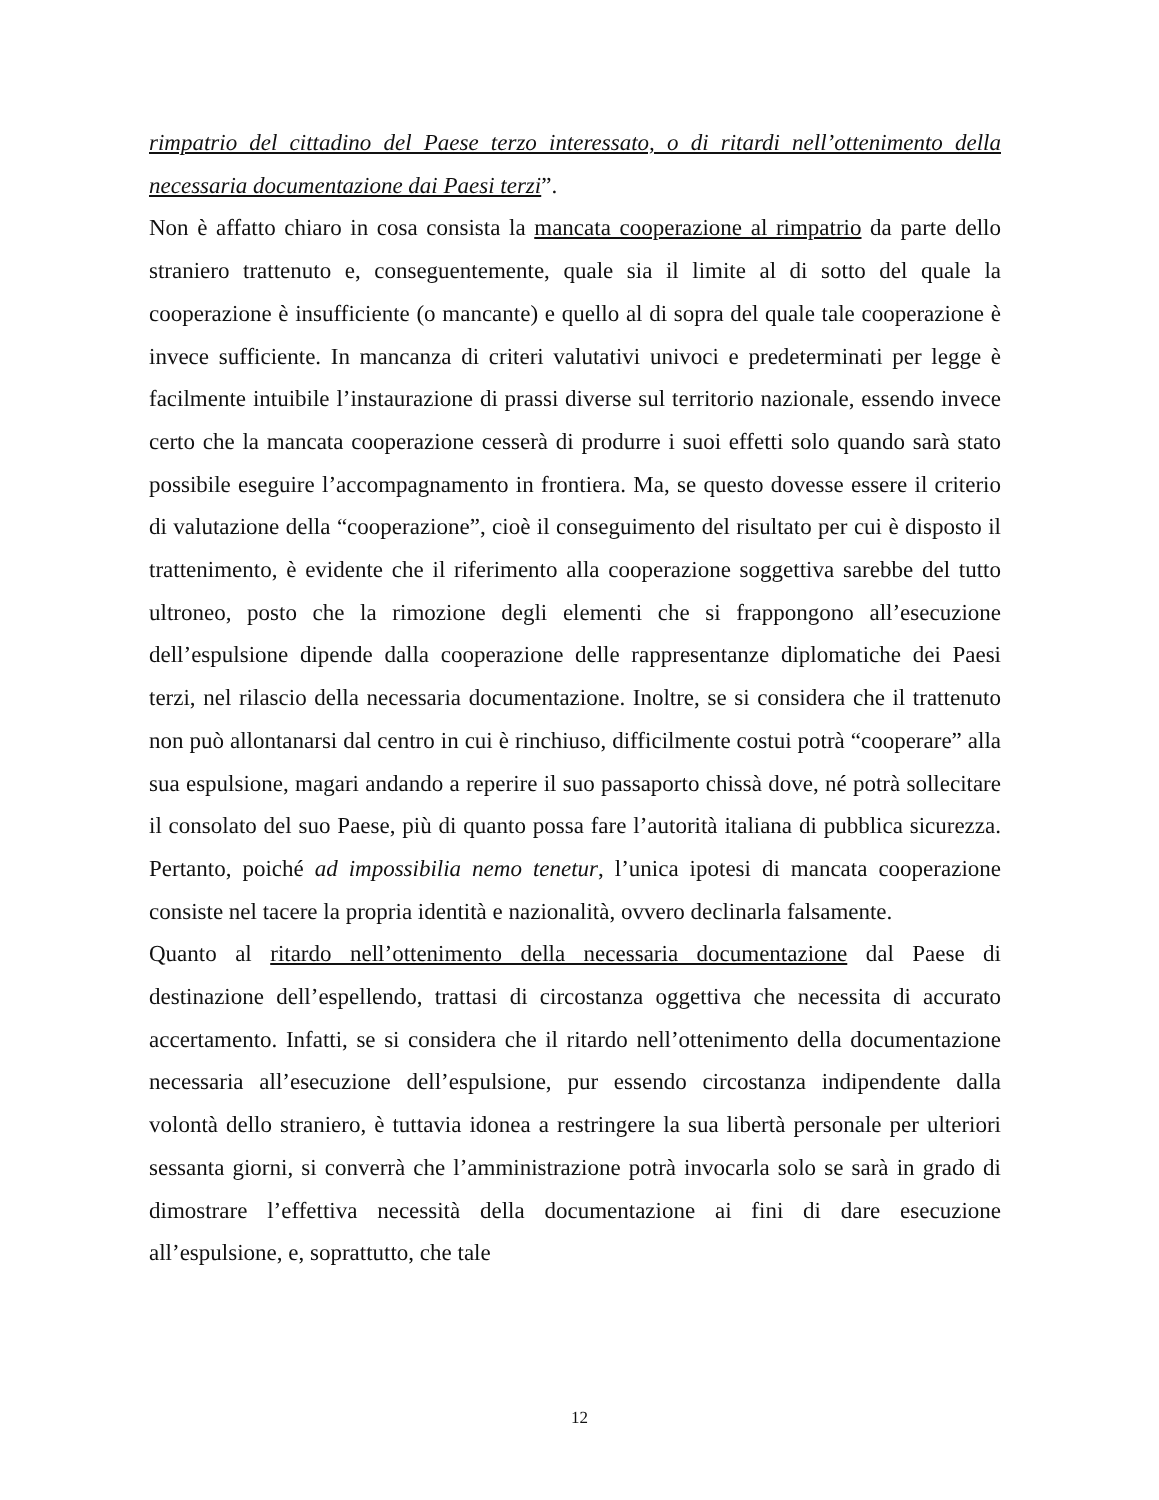rimpatrio del cittadino del Paese terzo interessato, o di ritardi nell’ottenimento della necessaria documentazione dai Paesi terzi”.
Non è affatto chiaro in cosa consista la mancata cooperazione al rimpatrio da parte dello straniero trattenuto e, conseguentemente, quale sia il limite al di sotto del quale la cooperazione è insufficiente (o mancante) e quello al di sopra del quale tale cooperazione è invece sufficiente. In mancanza di criteri valutativi univoci e predeterminati per legge è facilmente intuibile l’instaurazione di prassi diverse sul territorio nazionale, essendo invece certo che la mancata cooperazione cesserà di produrre i suoi effetti solo quando sarà stato possibile eseguire l’accompagnamento in frontiera. Ma, se questo dovesse essere il criterio di valutazione della “cooperazione”, cioè il conseguimento del risultato per cui è disposto il trattenimento, è evidente che il riferimento alla cooperazione soggettiva sarebbe del tutto ultroneo, posto che la rimozione degli elementi che si frappongono all’esecuzione dell’espulsione dipende dalla cooperazione delle rappresentanze diplomatiche dei Paesi terzi, nel rilascio della necessaria documentazione. Inoltre, se si considera che il trattenuto non può allontanarsi dal centro in cui è rinchiuso, difficilmente costui potrà “cooperare” alla sua espulsione, magari andando a reperire il suo passaporto chissà dove, né potrà sollecitare il consolato del suo Paese, più di quanto possa fare l’autorità italiana di pubblica sicurezza. Pertanto, poiché ad impossibilia nemo tenetur, l’unica ipotesi di mancata cooperazione consiste nel tacere la propria identità e nazionalità, ovvero declinarla falsamente.
Quanto al ritardo nell’ottenimento della necessaria documentazione dal Paese di destinazione dell’espellendo, trattasi di circostanza oggettiva che necessita di accurato accertamento. Infatti, se si considera che il ritardo nell’ottenimento della documentazione necessaria all’esecuzione dell’espulsione, pur essendo circostanza indipendente dalla volontà dello straniero, è tuttavia idonea a restringere la sua libertà personale per ulteriori sessanta giorni, si converrà che l’amministrazione potrà invocarla solo se sarà in grado di dimostrare l’effettiva necessità della documentazione ai fini di dare esecuzione all’espulsione, e, soprattutto, che tale
12